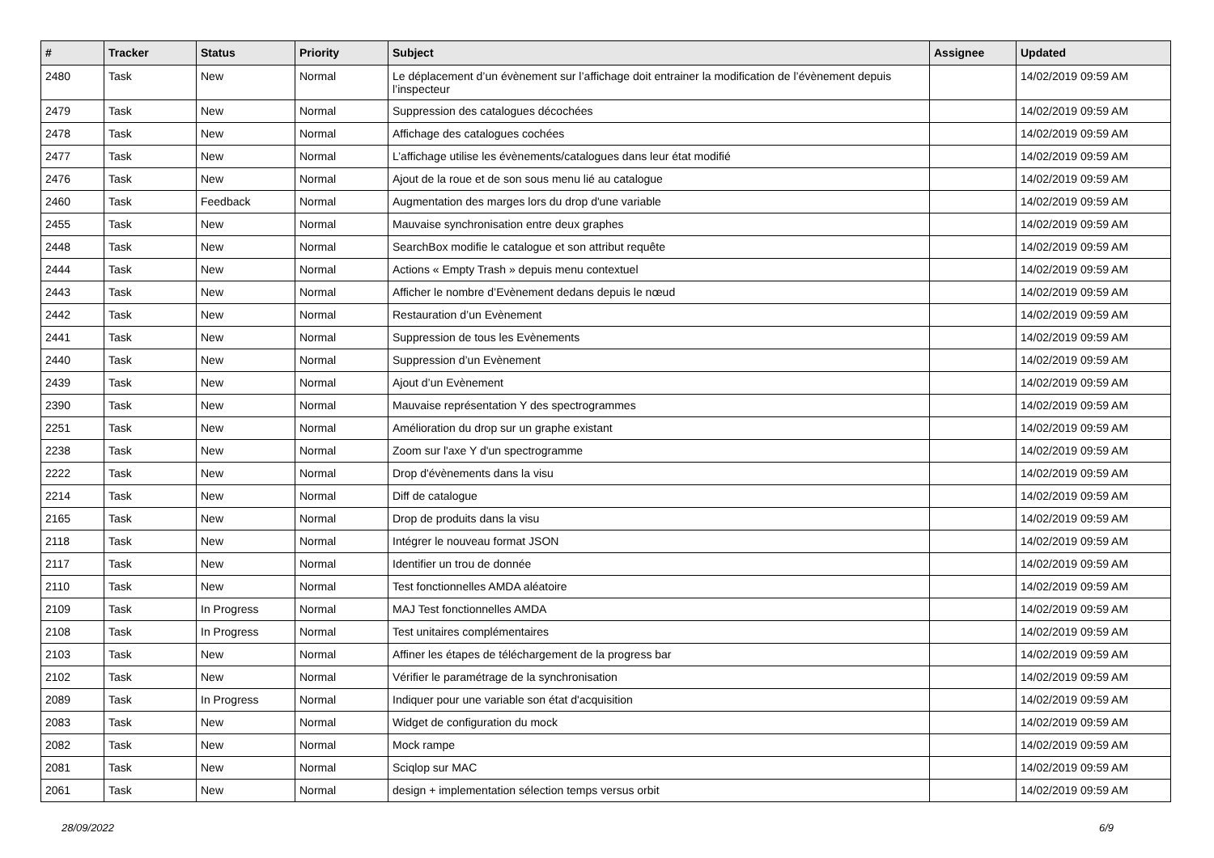| # | Tracker | Status | Priority | Subject | Assignee | Updated |
| --- | --- | --- | --- | --- | --- | --- |
| 2480 | Task | New | Normal | Le déplacement d’un évènement sur l’affichage doit entrainer la modification de l’évènement depuis l’inspecteur | | 14/02/2019 09:59 AM |
| 2479 | Task | New | Normal | Suppression des catalogues décochées | | 14/02/2019 09:59 AM |
| 2478 | Task | New | Normal | Affichage des catalogues cochées | | 14/02/2019 09:59 AM |
| 2477 | Task | New | Normal | L’affichage utilise les évènements/catalogues dans leur état modifié | | 14/02/2019 09:59 AM |
| 2476 | Task | New | Normal | Ajout de la roue et de son sous menu lié au catalogue | | 14/02/2019 09:59 AM |
| 2460 | Task | Feedback | Normal | Augmentation des marges lors du drop d'une variable | | 14/02/2019 09:59 AM |
| 2455 | Task | New | Normal | Mauvaise synchronisation entre deux graphes | | 14/02/2019 09:59 AM |
| 2448 | Task | New | Normal | SearchBox modifie le catalogue et son attribut requête | | 14/02/2019 09:59 AM |
| 2444 | Task | New | Normal | Actions « Empty Trash » depuis menu contextuel | | 14/02/2019 09:59 AM |
| 2443 | Task | New | Normal | Afficher le nombre d’Evènement dedans depuis le nœud | | 14/02/2019 09:59 AM |
| 2442 | Task | New | Normal | Restauration d’un Evènement | | 14/02/2019 09:59 AM |
| 2441 | Task | New | Normal | Suppression de tous les Evènements | | 14/02/2019 09:59 AM |
| 2440 | Task | New | Normal | Suppression d’un Evènement | | 14/02/2019 09:59 AM |
| 2439 | Task | New | Normal | Ajout d’un Evènement | | 14/02/2019 09:59 AM |
| 2390 | Task | New | Normal | Mauvaise représentation Y des spectrogrammes | | 14/02/2019 09:59 AM |
| 2251 | Task | New | Normal | Amélioration du drop sur un graphe existant | | 14/02/2019 09:59 AM |
| 2238 | Task | New | Normal | Zoom sur l'axe Y d'un spectrogramme | | 14/02/2019 09:59 AM |
| 2222 | Task | New | Normal | Drop d'évènements dans la visu | | 14/02/2019 09:59 AM |
| 2214 | Task | New | Normal | Diff de catalogue | | 14/02/2019 09:59 AM |
| 2165 | Task | New | Normal | Drop de produits dans la visu | | 14/02/2019 09:59 AM |
| 2118 | Task | New | Normal | Intégrer le nouveau format JSON | | 14/02/2019 09:59 AM |
| 2117 | Task | New | Normal | Identifier un trou de donnée | | 14/02/2019 09:59 AM |
| 2110 | Task | New | Normal | Test fonctionnelles AMDA aléatoire | | 14/02/2019 09:59 AM |
| 2109 | Task | In Progress | Normal | MAJ Test fonctionnelles AMDA | | 14/02/2019 09:59 AM |
| 2108 | Task | In Progress | Normal | Test unitaires complémentaires | | 14/02/2019 09:59 AM |
| 2103 | Task | New | Normal | Affiner les étapes de téléchargement de la progress bar | | 14/02/2019 09:59 AM |
| 2102 | Task | New | Normal | Vérifier le paramétrage de la synchronisation | | 14/02/2019 09:59 AM |
| 2089 | Task | In Progress | Normal | Indiquer pour une variable son état d'acquisition | | 14/02/2019 09:59 AM |
| 2083 | Task | New | Normal | Widget de configuration du mock | | 14/02/2019 09:59 AM |
| 2082 | Task | New | Normal | Mock rampe | | 14/02/2019 09:59 AM |
| 2081 | Task | New | Normal | Sciqlop sur MAC | | 14/02/2019 09:59 AM |
| 2061 | Task | New | Normal | design + implementation sélection temps versus orbit | | 14/02/2019 09:59 AM |
28/09/2022 6/9